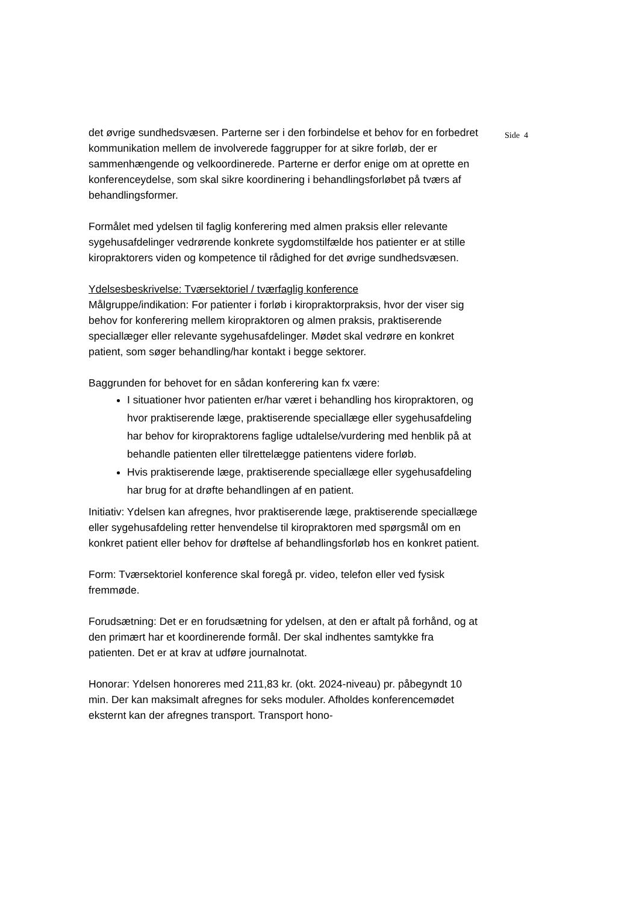Side 4
det øvrige sundhedsvæsen. Parterne ser i den forbindelse et behov for en forbedret kommunikation mellem de involverede faggrupper for at sikre forløb, der er sammenhængende og velkoordinerede. Parterne er derfor enige om at oprette en konferenceydelse, som skal sikre koordinering i behandlingsforløbet på tværs af behandlingsformer.
Formålet med ydelsen til faglig konferering med almen praksis eller relevante sygehusafdelinger vedrørende konkrete sygdomstilfælde hos patienter er at stille kiropraktorers viden og kompetence til rådighed for det øvrige sundhedsvæsen.
Ydelsesbeskrivelse: Tværsektoriel / tværfaglig konference
Målgruppe/indikation: For patienter i forløb i kiropraktorpraksis, hvor der viser sig behov for konferering mellem kiropraktoren og almen praksis, praktiserende speciallæger eller relevante sygehusafdelinger. Mødet skal vedrøre en konkret patient, som søger behandling/har kontakt i begge sektorer.
Baggrunden for behovet for en sådan konferering kan fx være:
I situationer hvor patienten er/har været i behandling hos kiropraktoren, og hvor praktiserende læge, praktiserende speciallæge eller sygehusafdeling har behov for kiropraktorens faglige udtalelse/vurdering med henblik på at behandle patienten eller tilrettelægge patientens videre forløb.
Hvis praktiserende læge, praktiserende speciallæge eller sygehusafdeling har brug for at drøfte behandlingen af en patient.
Initiativ: Ydelsen kan afregnes, hvor praktiserende læge, praktiserende speciallæge eller sygehusafdeling retter henvendelse til kiropraktoren med spørgsmål om en konkret patient eller behov for drøftelse af behandlingsforløb hos en konkret patient.
Form: Tværsektoriel konference skal foregå pr. video, telefon eller ved fysisk fremmøde.
Forudsætning: Det er en forudsætning for ydelsen, at den er aftalt på forhånd, og at den primært har et koordinerende formål. Der skal indhentes samtykke fra patienten. Det er at krav at udføre journalnotat.
Honorar: Ydelsen honoreres med 211,83 kr. (okt. 2024-niveau) pr. påbegyndt 10 min. Der kan maksimalt afregnes for seks moduler. Afholdes konferencemødet eksternt kan der afregnes transport. Transport hono-